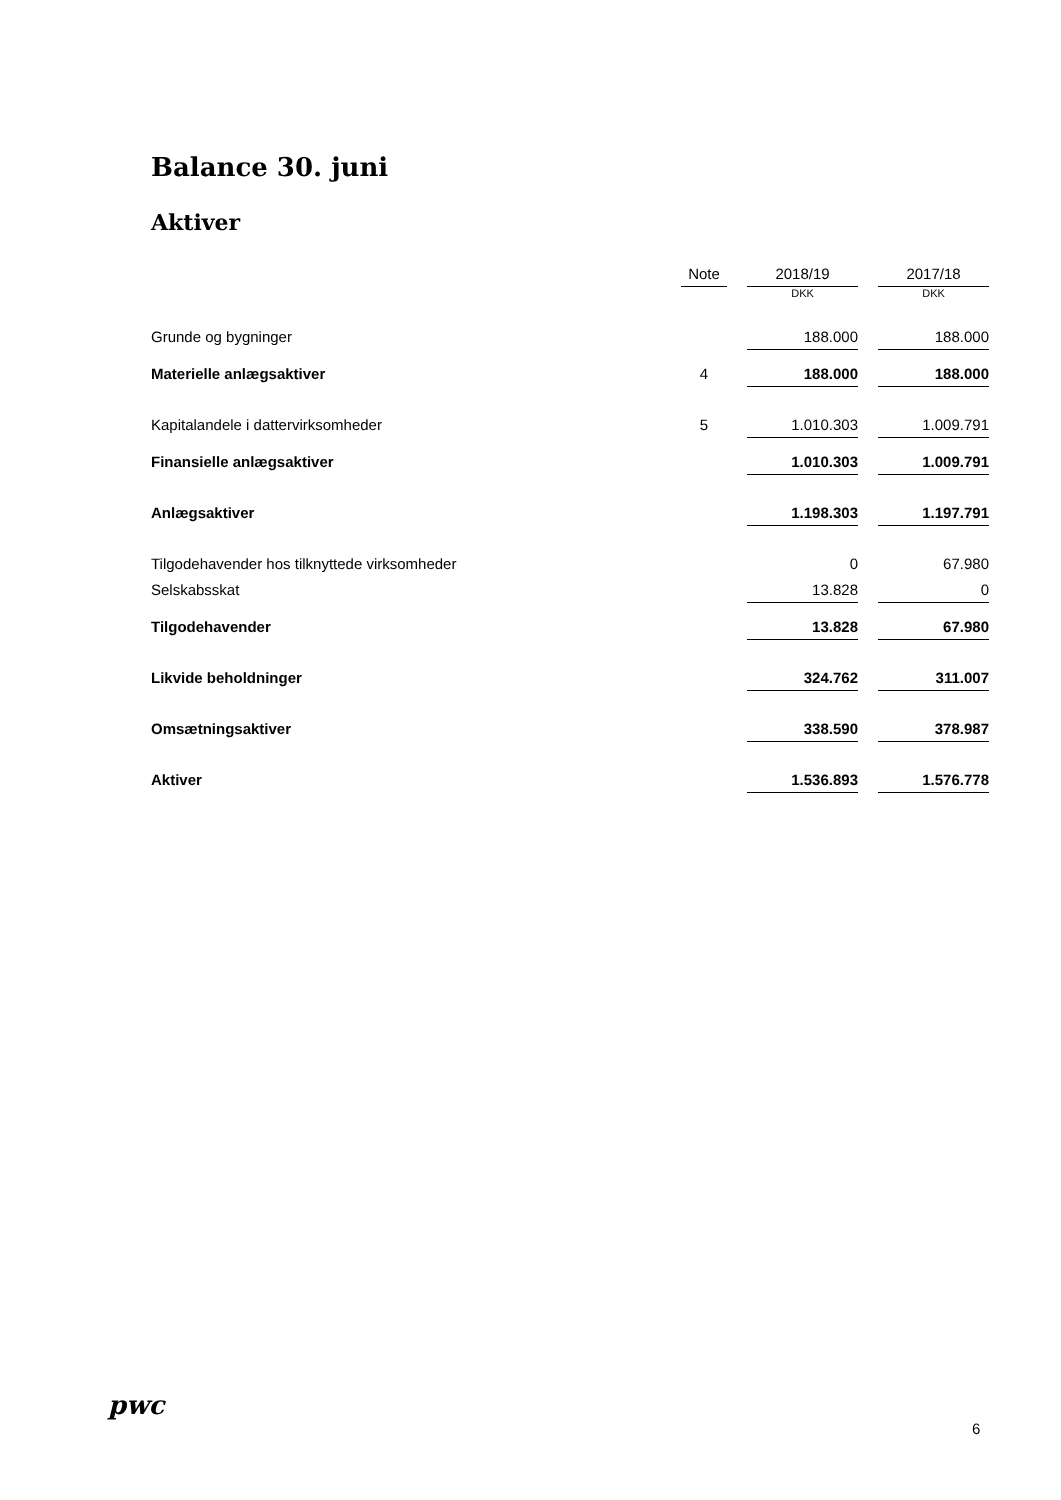Balance 30. juni
Aktiver
| | Note | | 2018/19 | | 2017/18 |
| --- | --- | --- | --- | --- | --- |
| | | | DKK | | DKK |
| Grunde og bygninger | | | 188.000 | | 188.000 |
| Materielle anlægsaktiver | 4 | | 188.000 | | 188.000 |
| Kapitalandele i dattervirksomheder | 5 | | 1.010.303 | | 1.009.791 |
| Finansielle anlægsaktiver | | | 1.010.303 | | 1.009.791 |
| Anlægsaktiver | | | 1.198.303 | | 1.197.791 |
| Tilgodehavender hos tilknyttede virksomheder | | | 0 | | 67.980 |
| Selskabsskat | | | 13.828 | | 0 |
| Tilgodehavender | | | 13.828 | | 67.980 |
| Likvide beholdninger | | | 324.762 | | 311.007 |
| Omsætningsaktiver | | | 338.590 | | 378.987 |
| Aktiver | | | 1.536.893 | | 1.576.778 |
pwc
6